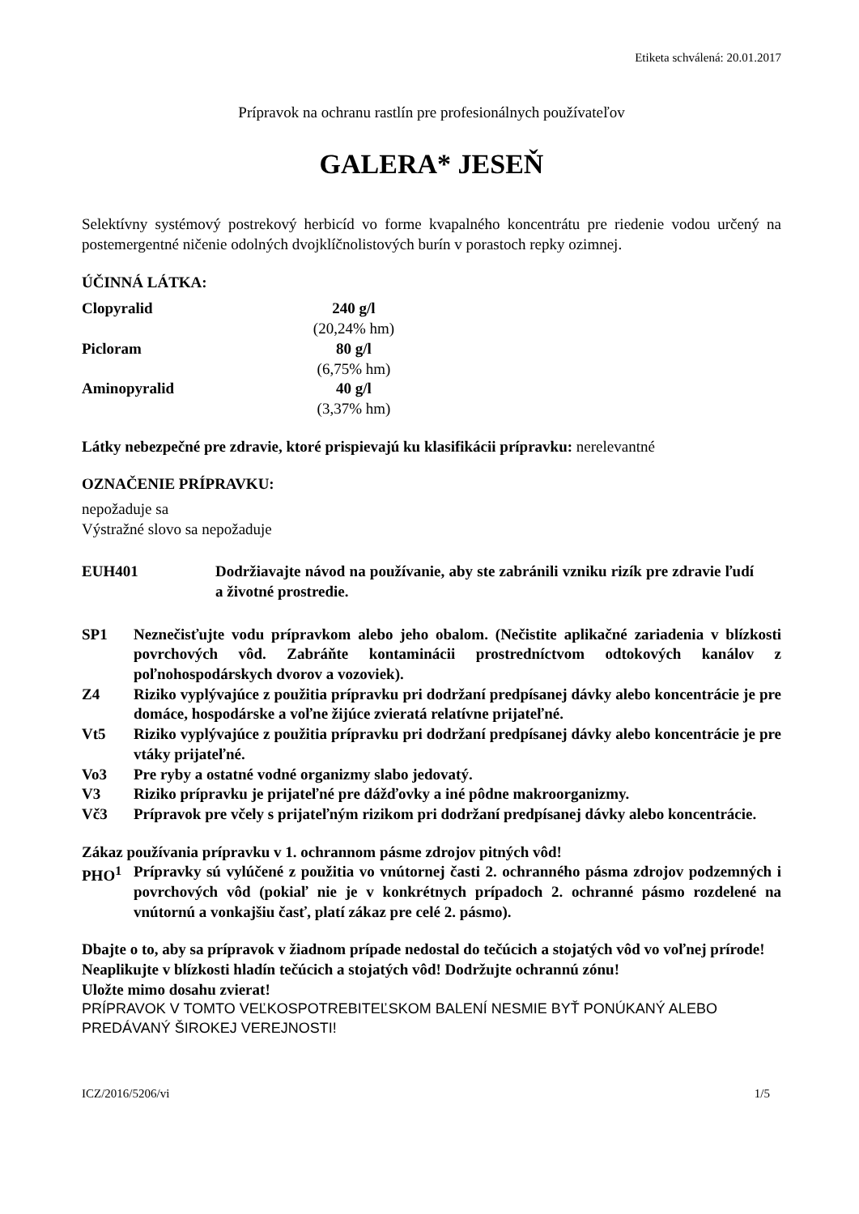Etiketa schválená: 20.01.2017
Prípravok na ochranu rastlín pre profesionálnych používateľov
GALERA* JESEŇ
Selektívny systémový postrekový herbicíd vo forme kvapalného koncentrátu pre riedenie vodou určený na postemergentné ničenie odolných dvojklíčnolistových burín v porastoch repky ozimnej.
ÚČINNÁ LÁTKA:
| Clopyralid | 240 g/l (20,24% hm) |
| Picloram | 80 g/l (6,75% hm) |
| Aminopyralid | 40 g/l (3,37% hm) |
Látky nebezpečné pre zdravie, ktoré prispievajú ku klasifikácii prípravku: nerelevantné
OZNAČENIE PRÍPRAVKU:
nepožaduje sa
Výstražné slovo sa nepožaduje
| EUH401 | Dodržiavajte návod na používanie, aby ste zabránili vzniku rizík pre zdravie ľudí a životné prostredie. |
| SP1 | Neznečisťujte vodu prípravkom alebo jeho obalom. (Nečistite aplikačné zariadenia v blízkosti povrchových vôd. Zabráňte kontaminácii prostredníctvom odtokových kanálov z poľnohospodárskych dvorov a vozoviek). |
| Z4 | Riziko vyplývajúce z použitia prípravku pri dodržaní predpísanej dávky alebo koncentrácie je pre domáce, hospodárske a voľne žijúce zvieratá relatívne prijateľné. |
| Vt5 | Riziko vyplývajúce z použitia prípravku pri dodržaní predpísanej dávky alebo koncentrácie je pre vtáky prijateľné. |
| Vo3 | Pre ryby a ostatné vodné organizmy slabo jedovatý. |
| V3 | Riziko prípravku je prijateľné pre dážďovky a iné pôdne makroorganizmy. |
| Vč3 | Prípravok pre včely s prijateľným rizikom pri dodržaní predpísanej dávky alebo koncentrácie. |
Zákaz používania prípravku v 1. ochrannom pásme zdrojov pitných vôd!
| PHO<sup>1</sup> | Prípravky sú vylúčené z použitia vo vnútornej časti 2. ochranného pásma zdrojov podzemných i povrchových vôd (pokiaľ nie je v konkrétnych prípadoch 2. ochranné pásmo rozdelené na vnútornú a vonkajšiu časť, platí zákaz pre celé 2. pásmo). |
Dbajte o to, aby sa prípravok v žiadnom prípade nedostal do tečúcich a stojatých vôd vo voľnej prírode!
Neaplikujte v blízkosti hladín tečúcich a stojatých vôd! Dodržujte ochrannú zónu!
Uložte mimo dosahu zvierat!
PRÍPRAVOK V TOMTO VEĽKOSPOTREBITEĽSKOM BALENÍ NESMIE BYŤ PONÚKANÝ ALEBO PREDÁVANÝ ŠIROKEJ VEREJNOSTI!
ICZ/2016/5206/vi 1/5